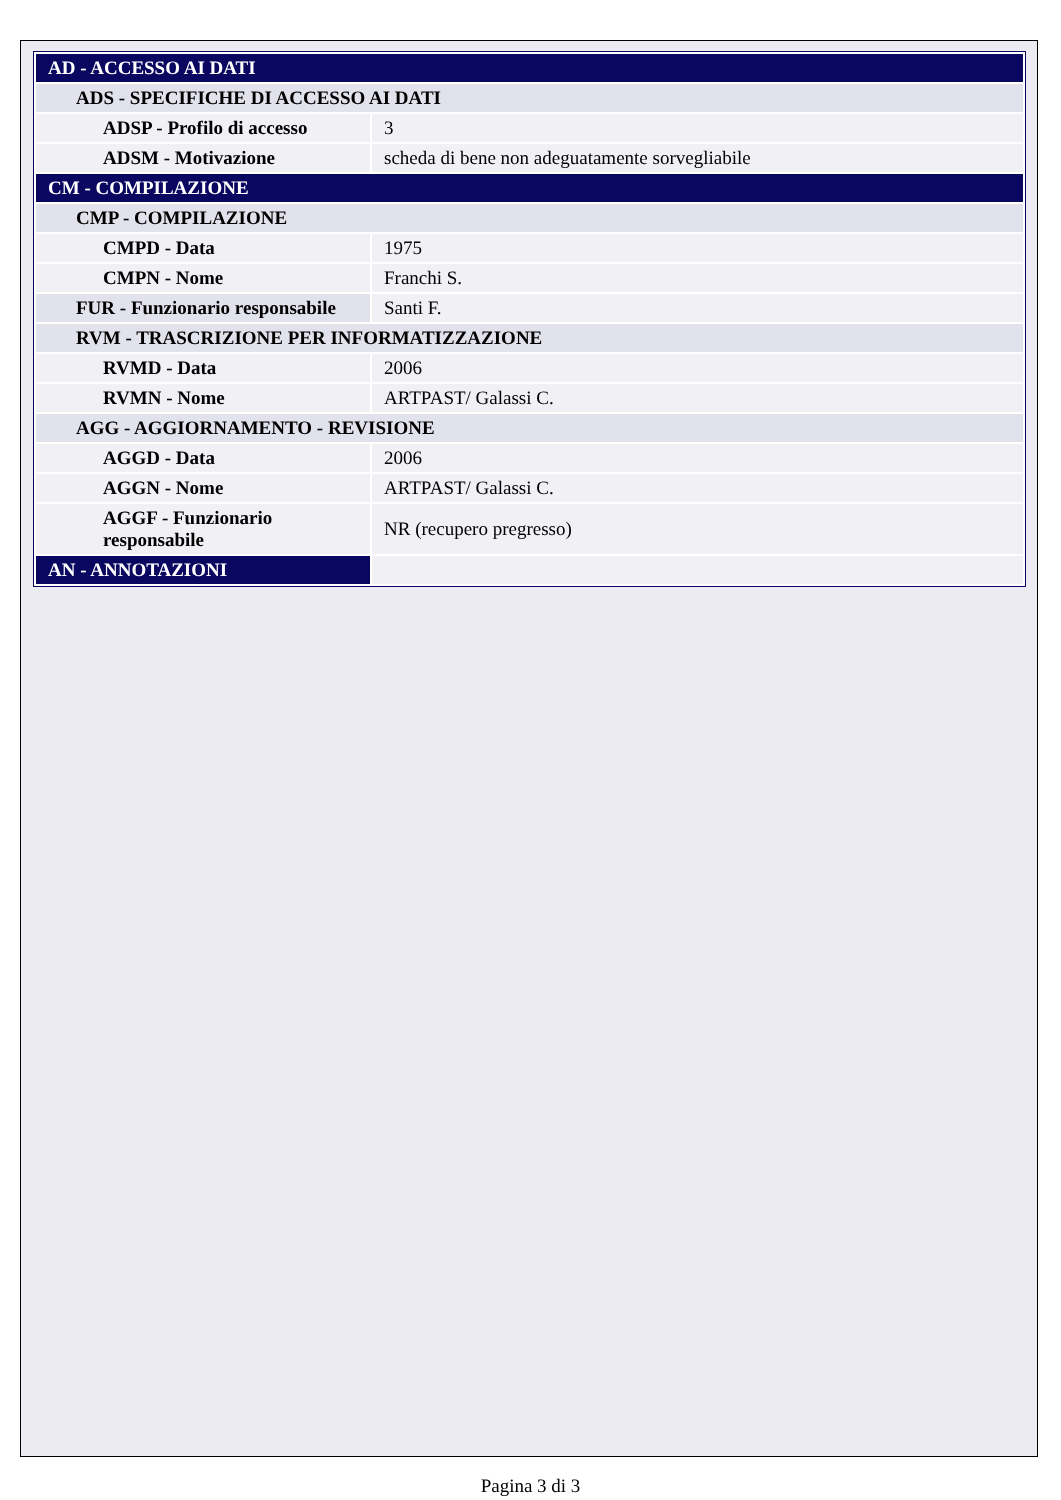| AD - ACCESSO AI DATI | |
| ADS - SPECIFICHE DI ACCESSO AI DATI | |
| ADSP - Profilo di accesso | 3 |
| ADSM - Motivazione | scheda di bene non adeguatamente sorvegliabile |
| CM - COMPILAZIONE | |
| CMP - COMPILAZIONE | |
| CMPD - Data | 1975 |
| CMPN - Nome | Franchi S. |
| FUR - Funzionario responsabile | Santi F. |
| RVM - TRASCRIZIONE PER INFORMATIZZAZIONE | |
| RVMD - Data | 2006 |
| RVMN - Nome | ARTPAST/ Galassi C. |
| AGG - AGGIORNAMENTO - REVISIONE | |
| AGGD - Data | 2006 |
| AGGN - Nome | ARTPAST/ Galassi C. |
| AGGF - Funzionario responsabile | NR (recupero pregresso) |
| AN - ANNOTAZIONI | |
Pagina 3 di 3